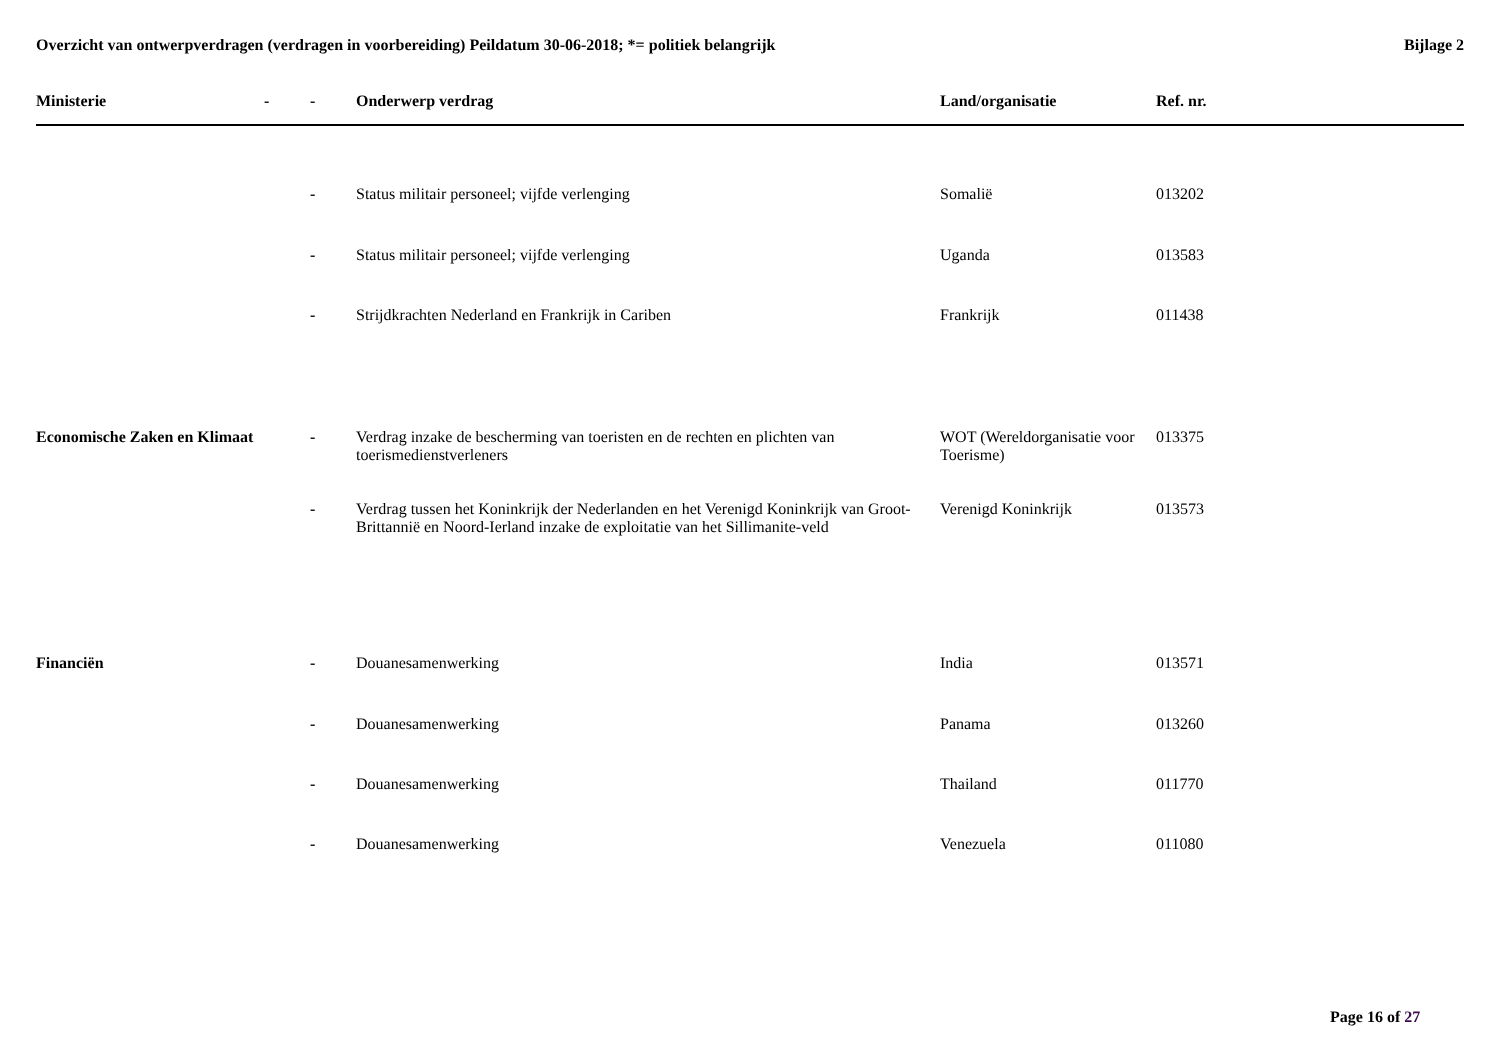Overzicht van ontwerpverdragen (verdragen in voorbereiding) Peildatum 30-06-2018; *= politiek belangrijk
Bijlage 2
| Ministerie | - | - | Onderwerp verdrag | Land/organisatie | Ref. nr. |
| --- | --- | --- | --- | --- | --- |
| | | - | Status militair personeel; vijfde verlenging | Somalië | 013202 |
| | | - | Status militair personeel; vijfde verlenging | Uganda | 013583 |
| | | - | Strijdkrachten Nederland en Frankrijk in Cariben | Frankrijk | 011438 |
| Economische Zaken en Klimaat | | - | Verdrag inzake de bescherming van toeristen en de rechten en plichten van toerismedienstverleners | WOT (Wereldorganisatie voor Toerisme) | 013375 |
| | | - | Verdrag tussen het Koninkrijk der Nederlanden en het Verenigd Koninkrijk van Groot-Brittannië en Noord-Ierland inzake de exploitatie van het Sillimanite-veld | Verenigd Koninkrijk | 013573 |
| Financiën | | - | Douanesamenwerking | India | 013571 |
| | | - | Douanesamenwerking | Panama | 013260 |
| | | - | Douanesamenwerking | Thailand | 011770 |
| | | - | Douanesamenwerking | Venezuela | 011080 |
Page 16 of 27